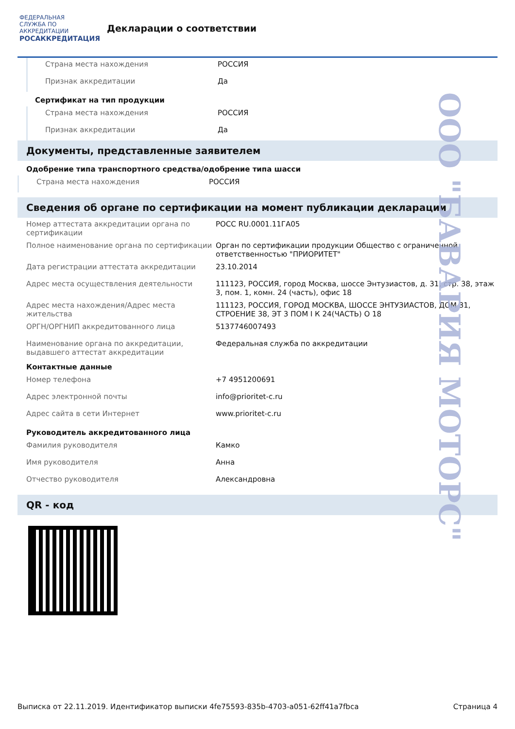ФЕДЕРАЛЬНАЯ СЛУЖБА ПО АККРЕДИТАЦИИ
РОСАККРЕДИТАЦИЯ
Декларации о соответствии
| Страна места нахождения | РОССИЯ |
| Признак аккредитации | Да |
Сертификат на тип продукции
| Страна места нахождения | РОССИЯ |
| Признак аккредитации | Да |
Документы, представленные заявителем
Одобрение типа транспортного средства/одобрение типа шасси
| Страна места нахождения | РОССИЯ |
Сведения об органе по сертификации на момент публикации декларации
| Номер аттестата аккредитации органа по сертификации | РОСС RU.0001.11ГА05 |
| Полное наименование органа по сертификации | Орган по сертификации продукции Общество с ограниченной ответственностью "ПРИОРИТЕТ" |
| Дата регистрации аттестата аккредитации | 23.10.2014 |
| Адрес места осуществления деятельности | 111123, РОССИЯ, город Москва, шоссе Энтузиастов, д. 31, стр. 38, этаж 3, пом. 1, комн. 24 (часть), офис 18 |
| Адрес места нахождения/Адрес места жительства | 111123, РОССИЯ, ГОРОД МОСКВА, ШОССЕ ЭНТУЗИАСТОВ, ДОМ 31, СТРОЕНИЕ 38, ЭТ 3 ПОМ I К 24(ЧАСТЬ) О 18 |
| ОРГН/ОРГНИП аккредитованного лица | 5137746007493 |
| Наименование органа по аккредитации, выдавшего аттестат аккредитации | Федеральная служба по аккредитации |
Контактные данные
| Номер телефона | +7 4951200691 |
| Адрес электронной почты | info@prioritet-c.ru |
| Адрес сайта в сети Интернет | www.prioritet-c.ru |
Руководитель аккредитованного лица
| Фамилия руководителя | Камко |
| Имя руководителя | Анна |
| Отчество руководителя | Александровна |
QR - код
ООО "БАВАРИЯ МОТОРС"
Выписка от 22.11.2019. Идентификатор выписки 4fe75593-835b-4703-a051-62ff41a7fbca Страница 4